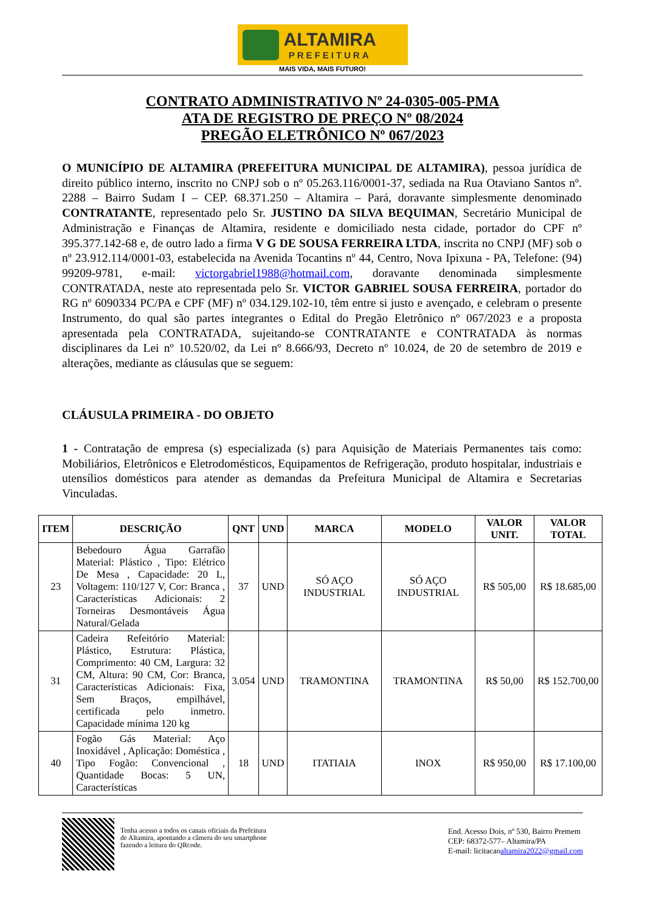ALTAMIRA
PREFEITURA
MAIS VIDA, MAIS FUTURO!
CONTRATO ADMINISTRATIVO Nº 24-0305-005-PMA
ATA DE REGISTRO DE PREÇO Nº 08/2024
PREGÃO ELETRÔNICO Nº 067/2023
O MUNICÍPIO DE ALTAMIRA (PREFEITURA MUNICIPAL DE ALTAMIRA), pessoa jurídica de direito público interno, inscrito no CNPJ sob o nº 05.263.116/0001-37, sediada na Rua Otaviano Santos nº. 2288 – Bairro Sudam I – CEP. 68.371.250 – Altamira – Pará, doravante simplesmente denominado CONTRATANTE, representado pelo Sr. JUSTINO DA SILVA BEQUIMAN, Secretário Municipal de Administração e Finanças de Altamira, residente e domiciliado nesta cidade, portador do CPF nº 395.377.142-68 e, de outro lado a firma V G DE SOUSA FERREIRA LTDA, inscrita no CNPJ (MF) sob o nº 23.912.114/0001-03, estabelecida na Avenida Tocantins nº 44, Centro, Nova Ipixuna - PA, Telefone: (94) 99209-9781, e-mail: victorgabriel1988@hotmail.com, doravante denominada simplesmente CONTRATADA, neste ato representada pelo Sr. VICTOR GABRIEL SOUSA FERREIRA, portador do RG nº 6090334 PC/PA e CPF (MF) nº 034.129.102-10, têm entre si justo e avençado, e celebram o presente Instrumento, do qual são partes integrantes o Edital do Pregão Eletrônico nº 067/2023 e a proposta apresentada pela CONTRATADA, sujeitando-se CONTRATANTE e CONTRATADA às normas disciplinares da Lei nº 10.520/02, da Lei nº 8.666/93, Decreto nº 10.024, de 20 de setembro de 2019 e alterações, mediante as cláusulas que se seguem:
CLÁUSULA PRIMEIRA - DO OBJETO
1 - Contratação de empresa (s) especializada (s) para Aquisição de Materiais Permanentes tais como: Mobiliários, Eletrônicos e Eletrodomésticos, Equipamentos de Refrigeração, produto hospitalar, industriais e utensílios domésticos para atender as demandas da Prefeitura Municipal de Altamira e Secretarias Vinculadas.
| ITEM | DESCRIÇÃO | QNT | UND | MARCA | MODELO | VALOR UNIT. | VALOR TOTAL |
| --- | --- | --- | --- | --- | --- | --- | --- |
| 23 | Bebedouro Água Garrafão Material: Plástico , Tipo: Elétrico De Mesa , Capacidade: 20 L, Voltagem: 110/127 V, Cor: Branca , Características Adicionais: 2 Torneiras Desmontáveis Água Natural/Gelada | 37 | UND | SÓ AÇO INDUSTRIAL | SÓ AÇO INDUSTRIAL | R$ 505,00 | R$ 18.685,00 |
| 31 | Cadeira Refeitório Material: Plástico, Estrutura: Plástica, Comprimento: 40 CM, Largura: 32 CM, Altura: 90 CM, Cor: Branca, Características Adicionais: Fixa, Sem Braços, empilhável, certificada pelo inmetro. Capacidade mínima 120 kg | 3.054 | UND | TRAMONTINA | TRAMONTINA | R$ 50,00 | R$ 152.700,00 |
| 40 | Fogão Gás Material: Aço Inoxidável , Aplicação: Doméstica , Tipo Fogão: Convencional , Quantidade Bocas: 5 UN, Características | 18 | UND | ITATIAIA | INOX | R$ 950,00 | R$ 17.100,00 |
Tenha acesso a todos os canais oficiais da Prefeitura
de Altamira, apontando a câmera do seu smartphone
fazendo a leitura do QRcode.
End. Acesso Dois, nº 530, Bairro Premem
CEP: 68372-577– Altamira/PA
E-mail: licitacaoaltamira2022@gmail.com